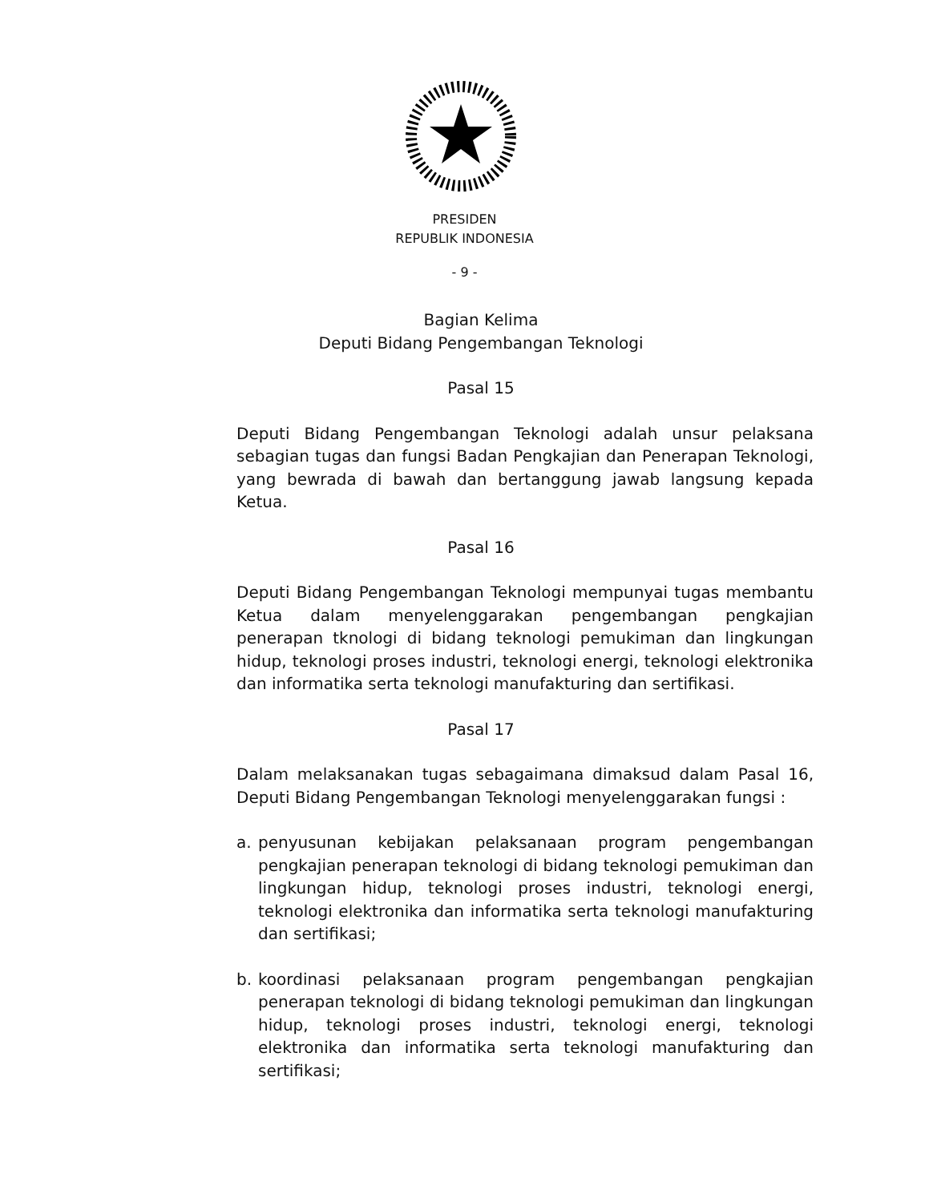PRESIDEN
REPUBLIK INDONESIA
- 9 -
Bagian Kelima
Deputi Bidang Pengembangan Teknologi
Pasal 15
Deputi Bidang Pengembangan Teknologi adalah unsur pelaksana sebagian tugas dan fungsi Badan Pengkajian dan Penerapan Teknologi, yang bewrada di bawah dan bertanggung jawab langsung kepada Ketua.
Pasal 16
Deputi Bidang Pengembangan Teknologi mempunyai tugas membantu Ketua dalam menyelenggarakan pengembangan pengkajian penerapan tknologi di bidang teknologi pemukiman dan lingkungan hidup, teknologi proses industri, teknologi energi, teknologi elektronika dan informatika serta teknologi manufakturing dan sertifikasi.
Pasal 17
Dalam melaksanakan tugas sebagaimana dimaksud dalam Pasal 16, Deputi Bidang Pengembangan Teknologi menyelenggarakan fungsi :
a. penyusunan kebijakan pelaksanaan program pengembangan pengkajian penerapan teknologi di bidang teknologi pemukiman dan lingkungan hidup, teknologi proses industri, teknologi energi, teknologi elektronika dan informatika serta teknologi manufakturing dan sertifikasi;
b. koordinasi pelaksanaan program pengembangan pengkajian penerapan teknologi di bidang teknologi pemukiman dan lingkungan hidup, teknologi proses industri, teknologi energi, teknologi elektronika dan informatika serta teknologi manufakturing dan sertifikasi;